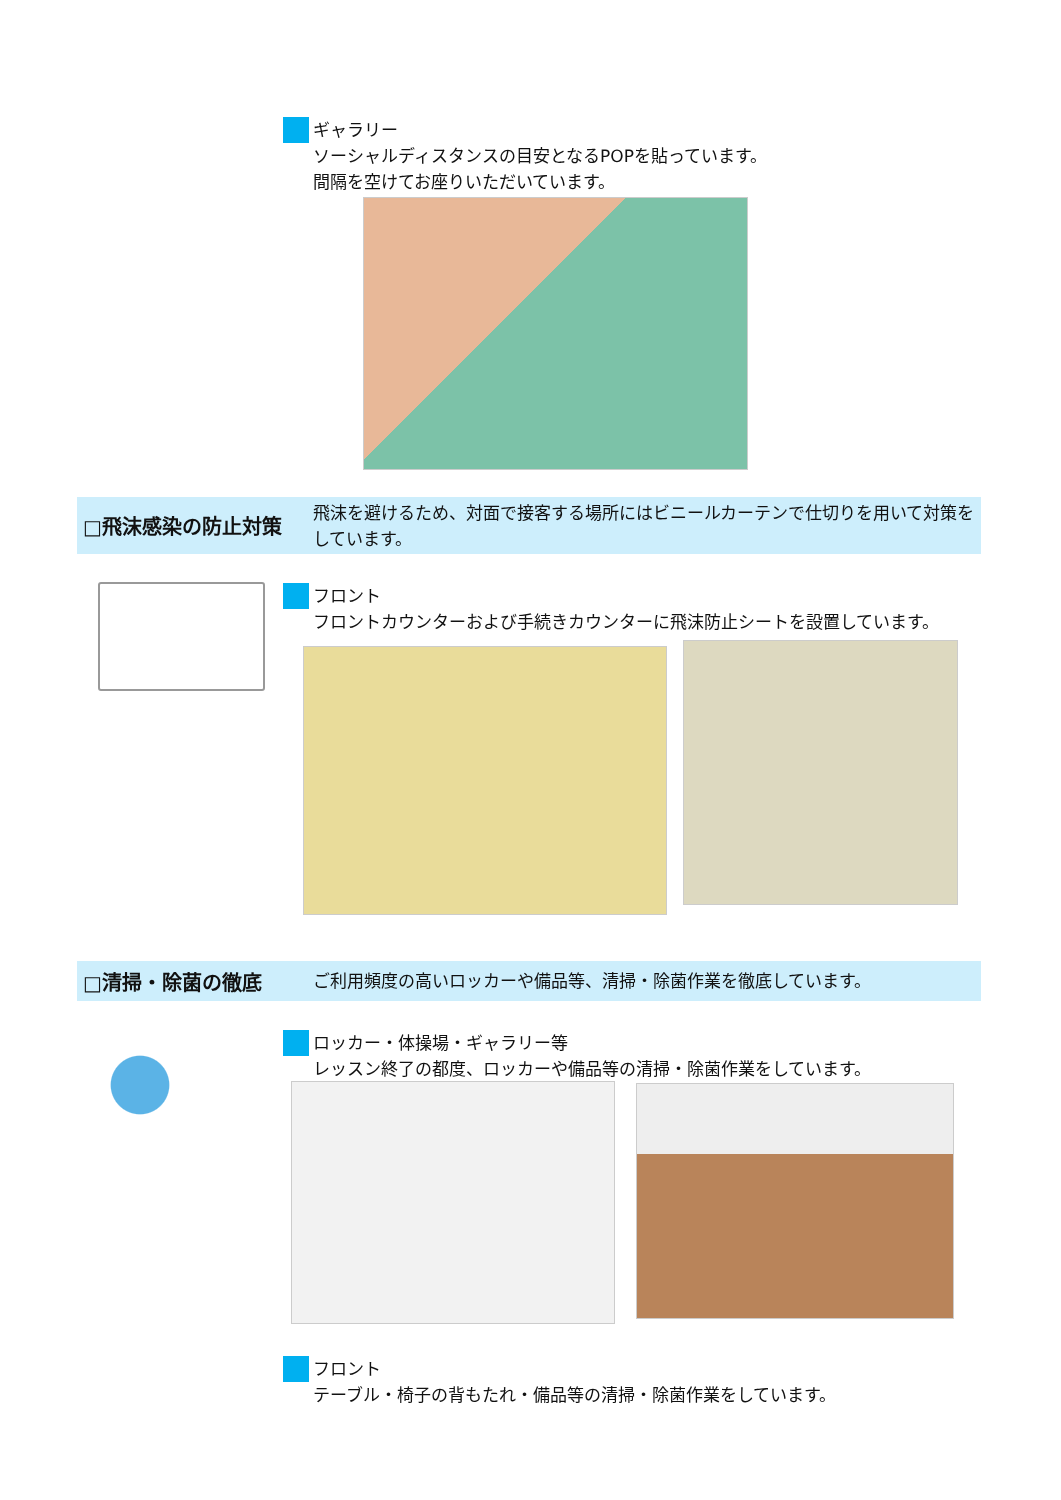ギャラリー
ソーシャルディスタンスの目安となるPOPを貼っています。
間隔を空けてお座りいただいています。
□飛沫感染の防止対策
飛沫を避けるため、対面で接客する場所にはビニールカーテンで仕切りを用いて対策をしています。
フロント
フロントカウンターおよび手続きカウンターに飛沫防止シートを設置しています。
□清掃・除菌の徹底
ご利用頻度の高いロッカーや備品等、清掃・除菌作業を徹底しています。
ロッカー・体操場・ギャラリー等
レッスン終了の都度、ロッカーや備品等の清掃・除菌作業をしています。
フロント
テーブル・椅子の背もたれ・備品等の清掃・除菌作業をしています。